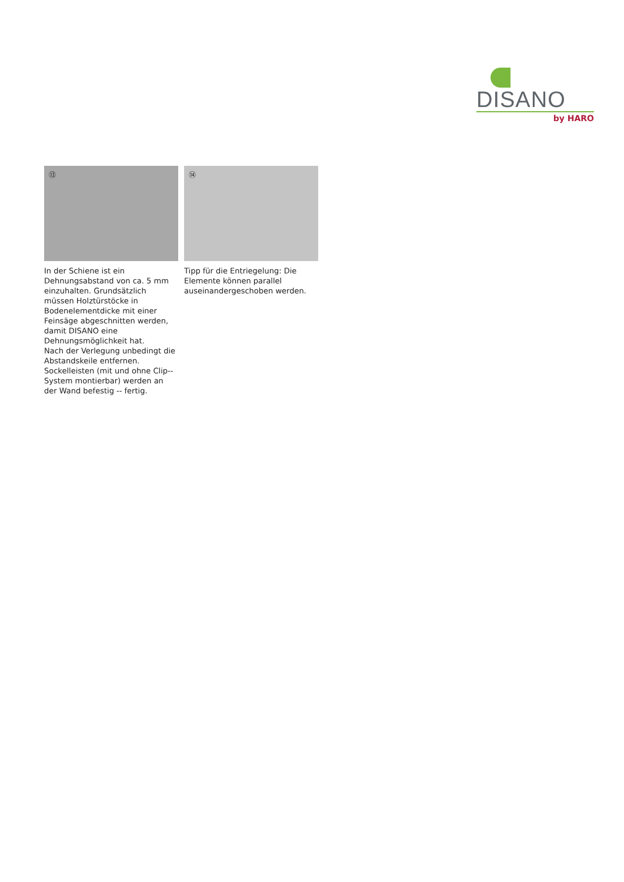DISANO
by HARO
⑬
In der Schiene ist ein Dehnungsabstand von ca. 5 mm einzuhalten. Grundsätzlich müssen Holztürstöcke in Bodenelementdicke mit einer Feinsäge abgeschnitten werden, damit DISANO eine Dehnungsmöglichkeit hat.
Nach der Verlegung unbedingt die Abstandskeile entfernen.
Sockelleisten (mit und ohne Clip-- System montierbar) werden an der Wand befestig -- fertig.
⑭
Tipp für die Entriegelung: Die Elemente können parallel auseinandergeschoben werden.